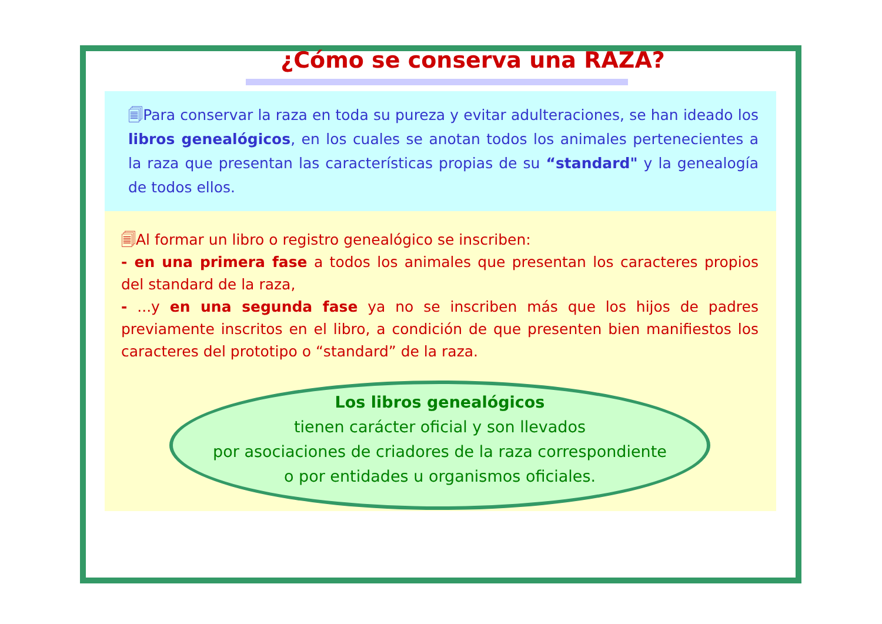¿Cómo se conserva una RAZA?
🗐Para conservar la raza en toda su pureza y evitar adulteraciones, se han ideado los libros genealógicos, en los cuales se anotan todos los animales pertenecientes a la raza que presentan las características propias de su “standard" y la genealogía de todos ellos.
🗐Al formar un libro o registro genealógico se inscriben:
- en una primera fase a todos los animales que presentan los caracteres propios del standard de la raza,
- ...y en una segunda fase ya no se inscriben más que los hijos de padres previamente inscritos en el libro, a condición de que presenten bien manifiestos los caracteres del prototipo o “standard” de la raza.
Los libros genealógicos
tienen carácter oficial y son llevados
por asociaciones de criadores de la raza correspondiente
o por entidades u organismos oficiales.